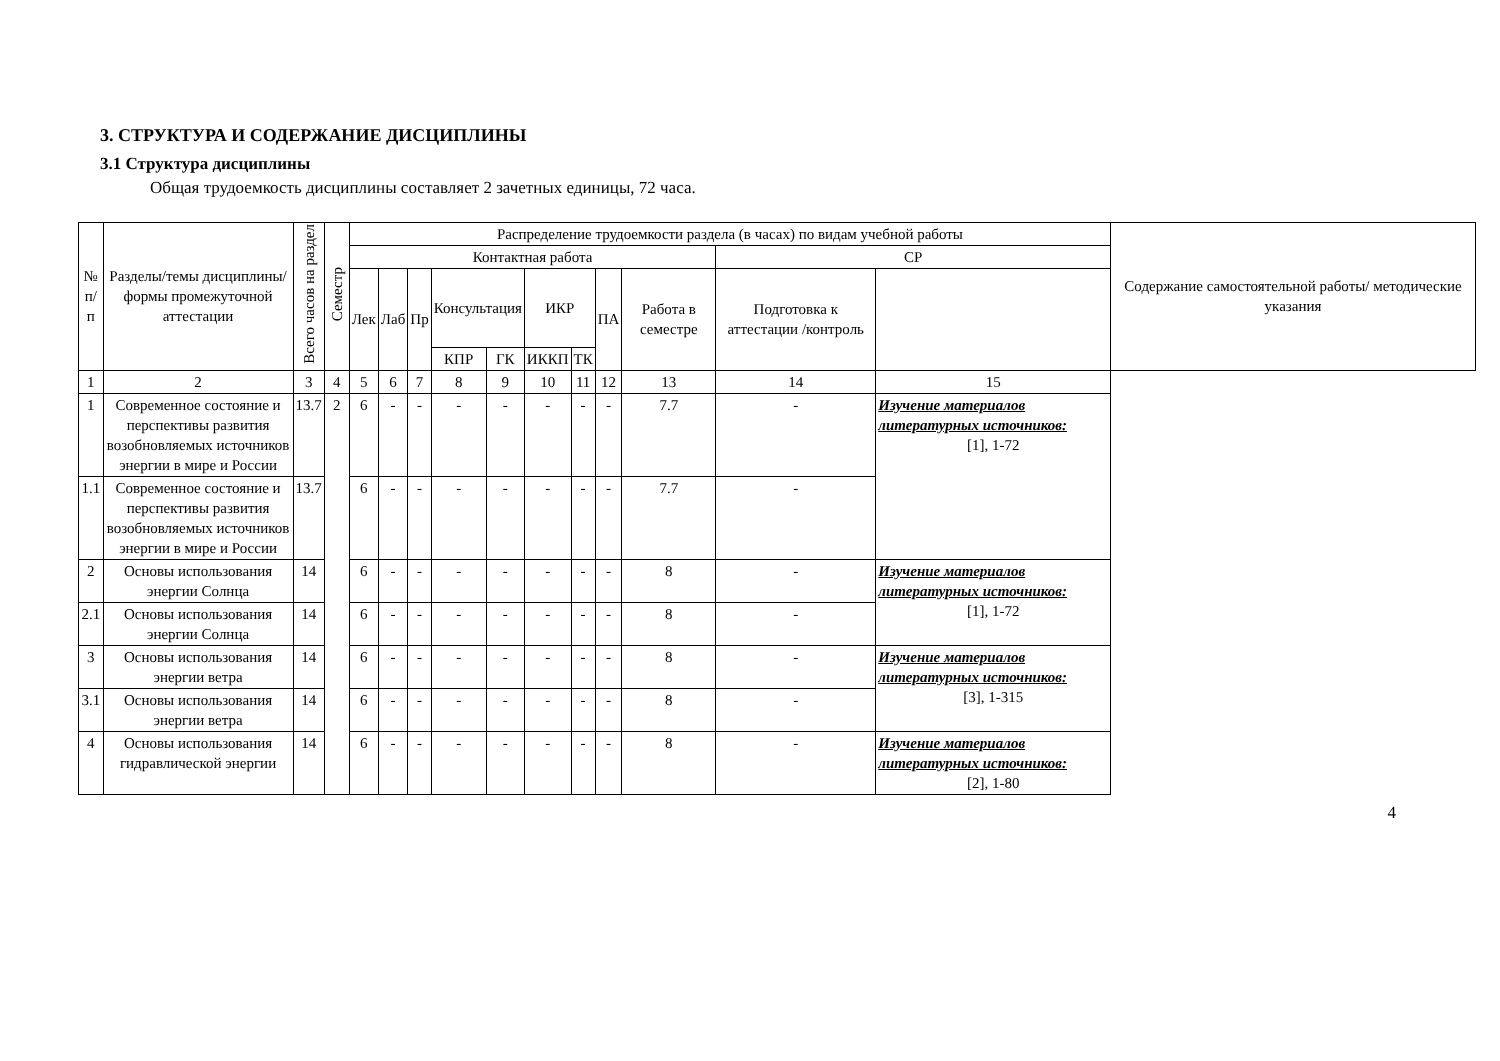3. СТРУКТУРА И СОДЕРЖАНИЕ ДИСЦИПЛИНЫ
3.1 Структура дисциплины
Общая трудоемкость дисциплины составляет 2 зачетных единицы, 72 часа.
| № п/п | Разделы/темы дисциплины/формы промежуточной аттестации | Всего часов на раздел | Семестр | Распределение трудоемкости раздела (в часах) по видам учебной работы | | | | | | | | | | | Содержание самостоятельной работы/ методические указания |
| --- | --- | --- | --- | --- | --- | --- | --- | --- | --- | --- | --- | --- | --- | --- | --- |
| | | | | Контактная работа | | | | | | | | | СР | | |
| | | | | Лек | Лаб | Пр | Консультация | | ИКР | | ПА | Работа в семестре | Подготовка к аттестации /контроль | | |
| | | | | | | | КПР | ГК | ИККП | ТК | | | | | |
| 1 | 2 | 3 | 4 | 5 | 6 | 7 | 8 | 9 | 10 | 11 | 12 | 13 | 14 | 15 | |
| 1 | Современное состояние и перспективы развития возобновляемых источников энергии в мире и России | 13.7 | 2 | 6 | - | - | - | - | - | - | - | 7.7 | - | Изучение материалов литературных источников: [1], 1-72 | |
| 1.1 | Современное состояние и перспективы развития возобновляемых источников энергии в мире и России | 13.7 | | 6 | - | - | - | - | - | - | - | 7.7 | - | | |
| 2 | Основы использования энергии Солнца | 14 | | 6 | - | - | - | - | - | - | - | 8 | - | Изучение материалов литературных источников: [1], 1-72 | |
| 2.1 | Основы использования энергии Солнца | 14 | | 6 | - | - | - | - | - | - | - | 8 | - | | |
| 3 | Основы использования энергии ветра | 14 | | 6 | - | - | - | - | - | - | - | 8 | - | Изучение материалов литературных источников: [3], 1-315 | |
| 3.1 | Основы использования энергии ветра | 14 | | 6 | - | - | - | - | - | - | - | 8 | - | | |
| 4 | Основы использования гидравлической энергии | 14 | | 6 | - | - | - | - | - | - | - | 8 | - | Изучение материалов литературных источников: [2], 1-80 | |
4